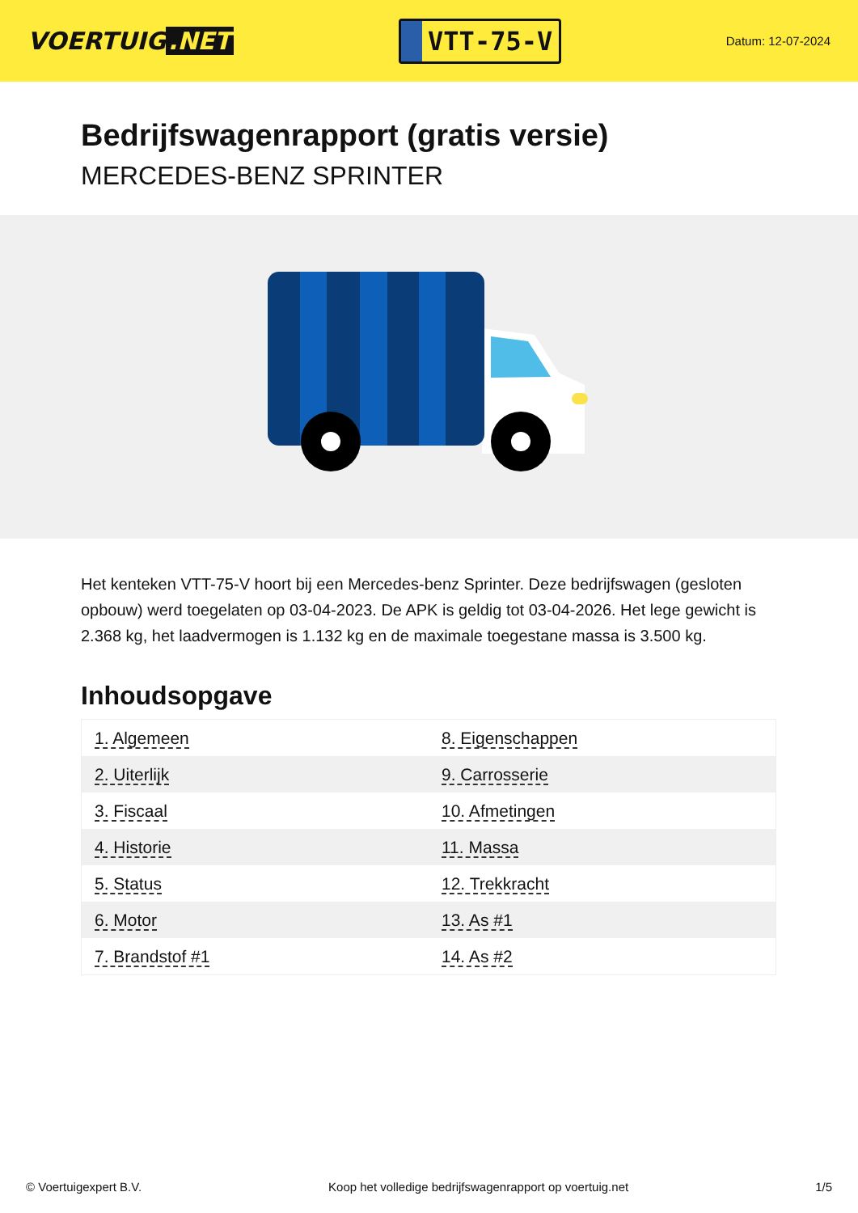VOERTUIG.NET
VTT-75-V
Datum: 12-07-2024
Bedrijfswagenrapport (gratis versie)
MERCEDES-BENZ SPRINTER
Het kenteken VTT-75-V hoort bij een Mercedes-benz Sprinter. Deze bedrijfswagen (gesloten opbouw) werd toegelaten op 03-04-2023. De APK is geldig tot 03-04-2026. Het lege gewicht is 2.368 kg, het laadvermogen is 1.132 kg en de maximale toegestane massa is 3.500 kg.
Inhoudsopgave
| 1. Algemeen | 8. Eigenschappen |
| 2. Uiterlijk | 9. Carrosserie |
| 3. Fiscaal | 10. Afmetingen |
| 4. Historie | 11. Massa |
| 5. Status | 12. Trekkracht |
| 6. Motor | 13. As #1 |
| 7. Brandstof #1 | 14. As #2 |
© Voertuigexpert B.V. Koop het volledige bedrijfswagenrapport op voertuig.net 1/5